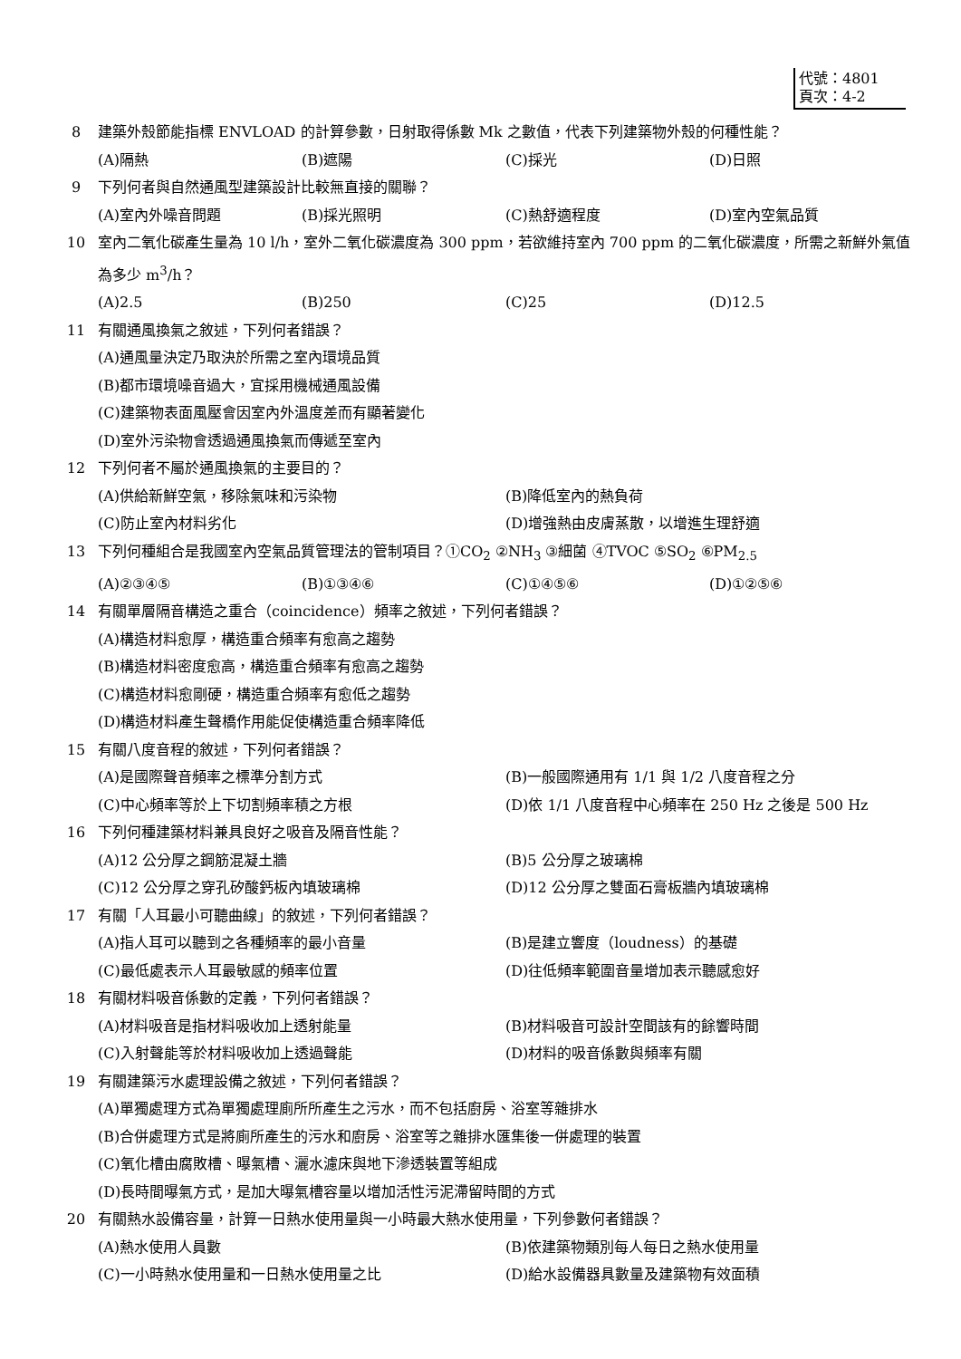代號：4801
頁次：4-2
8 建築外殼節能指標 ENVLOAD 的計算參數，日射取得係數 Mk 之數值，代表下列建築物外殼的何種性能？
(A)隔熱 (B)遮陽 (C)採光 (D)日照
9 下列何者與自然通風型建築設計比較無直接的關聯？
(A)室內外噪音問題 (B)採光照明 (C)熱舒適程度 (D)室內空氣品質
10 室內二氧化碳產生量為 10 l/h，室外二氧化碳濃度為 300 ppm，若欲維持室內 700 ppm 的二氧化碳濃度，所需之新鮮外氣值為多少 m<sup>3</sup>/h？
(A)2.5 (B)250 (C)25 (D)12.5
11 有關通風換氣之敘述，下列何者錯誤？
(A)通風量決定乃取決於所需之室內環境品質
(B)都市環境噪音過大，宜採用機械通風設備
(C)建築物表面風壓會因室內外溫度差而有顯著變化
(D)室外污染物會透過通風換氣而傳遞至室內
12 下列何者不屬於通風換氣的主要目的？
(A)供給新鮮空氣，移除氣味和污染物 (B)降低室內的熱負荷 (C)防止室內材料劣化 (D)增強熱由皮膚蒸散，以增進生理舒適
13 下列何種組合是我國室內空氣品質管理法的管制項目？①CO<sub>2</sub> ②NH<sub>3</sub> ③細菌 ④TVOC ⑤SO<sub>2</sub> ⑥PM<sub>2.5</sub>
(A)②③④⑤ (B)①③④⑥ (C)①④⑤⑥ (D)①②⑤⑥
14 有關單層隔音構造之重合（coincidence）頻率之敘述，下列何者錯誤？
(A)構造材料愈厚，構造重合頻率有愈高之趨勢
(B)構造材料密度愈高，構造重合頻率有愈高之趨勢
(C)構造材料愈剛硬，構造重合頻率有愈低之趨勢
(D)構造材料產生聲橋作用能促使構造重合頻率降低
15 有關八度音程的敘述，下列何者錯誤？
(A)是國際聲音頻率之標準分割方式 (B)一般國際通用有 1/1 與 1/2 八度音程之分 (C)中心頻率等於上下切割頻率積之方根 (D)依 1/1 八度音程中心頻率在 250 Hz 之後是 500 Hz
16 下列何種建築材料兼具良好之吸音及隔音性能？
(A)12 公分厚之鋼筋混凝土牆 (B)5 公分厚之玻璃棉 (C)12 公分厚之穿孔矽酸鈣板內填玻璃棉 (D)12 公分厚之雙面石膏板牆內填玻璃棉
17 有關「人耳最小可聽曲線」的敘述，下列何者錯誤？
(A)指人耳可以聽到之各種頻率的最小音量 (B)是建立響度（loudness）的基礎 (C)最低處表示人耳最敏感的頻率位置 (D)往低頻率範圍音量增加表示聽感愈好
18 有關材料吸音係數的定義，下列何者錯誤？
(A)材料吸音是指材料吸收加上透射能量 (B)材料吸音可設計空間該有的餘響時間 (C)入射聲能等於材料吸收加上透過聲能 (D)材料的吸音係數與頻率有關
19 有關建築污水處理設備之敘述，下列何者錯誤？
(A)單獨處理方式為單獨處理廁所所產生之污水，而不包括廚房、浴室等雜排水
(B)合併處理方式是將廁所產生的污水和廚房、浴室等之雜排水匯集後一併處理的裝置
(C)氧化槽由腐敗槽、曝氣槽、灑水濾床與地下滲透裝置等組成
(D)長時間曝氣方式，是加大曝氣槽容量以增加活性污泥滯留時間的方式
20 有關熱水設備容量，計算一日熱水使用量與一小時最大熱水使用量，下列參數何者錯誤？
(A)熱水使用人員數 (B)依建築物類別每人每日之熱水使用量 (C)一小時熱水使用量和一日熱水使用量之比 (D)給水設備器具數量及建築物有效面積